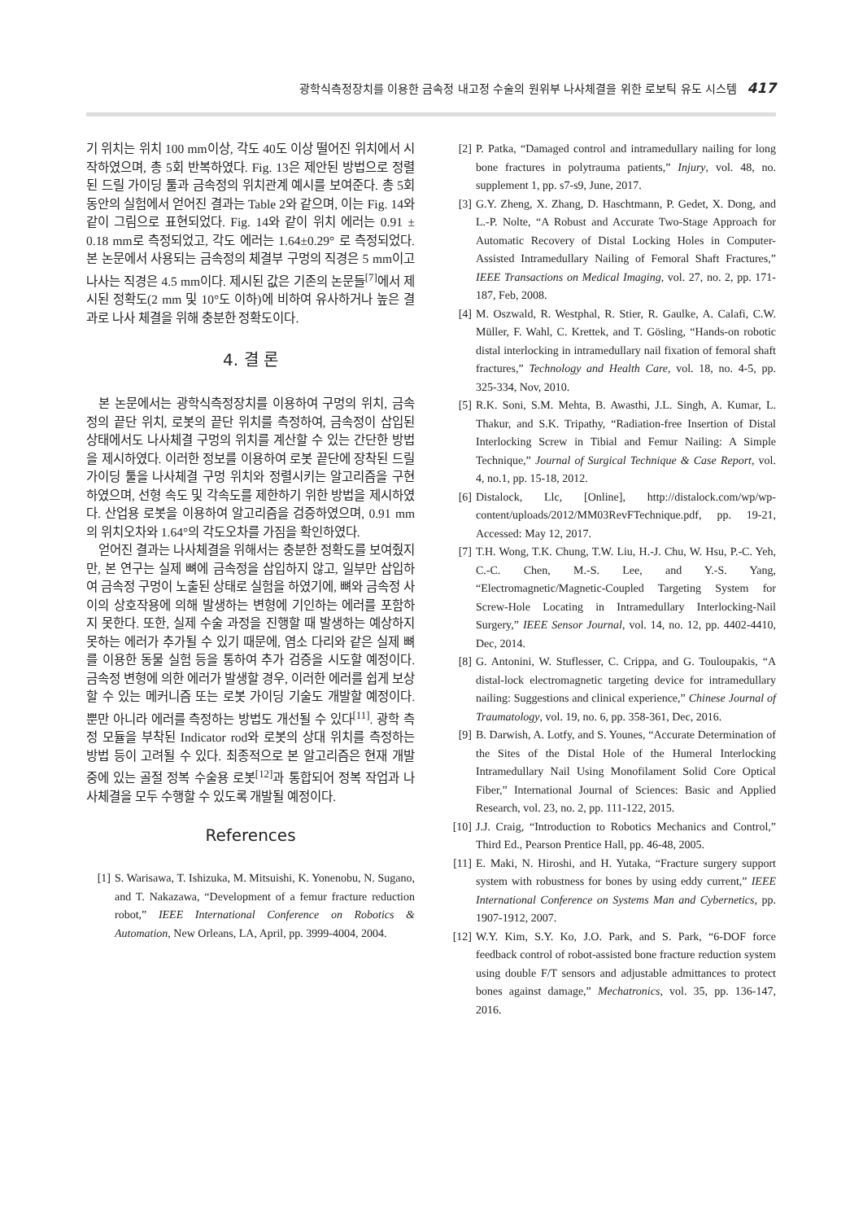광학식측정장치를 이용한 금속정 내고정 수술의 원위부 나사체결을 위한 로보틱 유도 시스템 417
기 위치는 위치 100 mm이상, 각도 40도 이상 떨어진 위치에서 시작하였으며, 총 5회 반복하였다. Fig. 13은 제안된 방법으로 정렬된 드릴 가이딩 툴과 금속정의 위치관계 예시를 보여준다. 총 5회 동안의 실험에서 얻어진 결과는 Table 2와 같으며, 이는 Fig. 14와 같이 그림으로 표현되었다. Fig. 14와 같이 위치 에러는 0.91 ± 0.18 mm로 측정되었고, 각도 에러는 1.64±0.29° 로 측정되었다. 본 논문에서 사용되는 금속정의 체결부 구멍의 직경은 5 mm이고 나사는 직경은 4.5 mm이다. 제시된 값은 기존의 논문들<sup>[7]</sup>에서 제시된 정확도(2 mm 및 10°도 이하)에 비하여 유사하거나 높은 결과로 나사 체결을 위해 충분한 정확도이다.
4. 결 론
본 논문에서는 광학식측정장치를 이용하여 구멍의 위치, 금속정의 끝단 위치, 로봇의 끝단 위치를 측정하여, 금속정이 삽입된 상태에서도 나사체결 구멍의 위치를 계산할 수 있는 간단한 방법을 제시하였다. 이러한 정보를 이용하여 로봇 끝단에 장착된 드릴 가이딩 툴을 나사체결 구멍 위치와 정렬시키는 알고리즘을 구현하였으며, 선형 속도 및 각속도를 제한하기 위한 방법을 제시하였다. 산업용 로봇을 이용하여 알고리즘을 검증하였으며, 0.91 mm의 위치오차와 1.64°의 각도오차를 가짐을 확인하였다.
얻어진 결과는 나사체결을 위해서는 충분한 정확도를 보여줬지만, 본 연구는 실제 뼈에 금속정을 삽입하지 않고, 일부만 삽입하여 금속정 구멍이 노출된 상태로 실험을 하였기에, 뼈와 금속정 사이의 상호작용에 의해 발생하는 변형에 기인하는 에러를 포함하지 못한다. 또한, 실제 수술 과정을 진행할 때 발생하는 예상하지 못하는 에러가 추가될 수 있기 때문에, 염소 다리와 같은 실제 뼈를 이용한 동물 실험 등을 통하여 추가 검증을 시도할 예정이다. 금속정 변형에 의한 에러가 발생할 경우, 이러한 에러를 쉽게 보상할 수 있는 메커니즘 또는 로봇 가이딩 기술도 개발할 예정이다. 뿐만 아니라 에러를 측정하는 방법도 개선될 수 있다<sup>[11]</sup>. 광학 측정 모듈을 부착된 Indicator rod와 로봇의 상대 위치를 측정하는 방법 등이 고려될 수 있다. 최종적으로 본 알고리즘은 현재 개발 중에 있는 골절 정복 수술용 로봇<sup>[12]</sup>과 통합되어 정복 작업과 나사체결을 모두 수행할 수 있도록 개발될 예정이다.
References
[1] S. Warisawa, T. Ishizuka, M. Mitsuishi, K. Yonenobu, N. Sugano, and T. Nakazawa, “Development of a femur fracture reduction robot,” IEEE International Conference on Robotics & Automation, New Orleans, LA, April, pp. 3999-4004, 2004.
[2] P. Patka, “Damaged control and intramedullary nailing for long bone fractures in polytrauma patients,” Injury, vol. 48, no. supplement 1, pp. s7-s9, June, 2017.
[3] G.Y. Zheng, X. Zhang, D. Haschtmann, P. Gedet, X. Dong, and L.-P. Nolte, “A Robust and Accurate Two-Stage Approach for Automatic Recovery of Distal Locking Holes in Computer-Assisted Intramedullary Nailing of Femoral Shaft Fractures,” IEEE Transactions on Medical Imaging, vol. 27, no. 2, pp. 171-187, Feb, 2008.
[4] M. Oszwald, R. Westphal, R. Stier, R. Gaulke, A. Calafi, C.W. Müller, F. Wahl, C. Krettek, and T. Gösling, “Hands-on robotic distal interlocking in intramedullary nail fixation of femoral shaft fractures,” Technology and Health Care, vol. 18, no. 4-5, pp. 325-334, Nov, 2010.
[5] R.K. Soni, S.M. Mehta, B. Awasthi, J.L. Singh, A. Kumar, L. Thakur, and S.K. Tripathy, “Radiation-free Insertion of Distal Interlocking Screw in Tibial and Femur Nailing: A Simple Technique,” Journal of Surgical Technique & Case Report, vol. 4, no.1, pp. 15-18, 2012.
[6] Distalock, Llc, [Online], http://distalock.com/wp/wp-content/uploads/2012/MM03RevFTechnique.pdf, pp. 19-21, Accessed: May 12, 2017.
[7] T.H. Wong, T.K. Chung, T.W. Liu, H.-J. Chu, W. Hsu, P.-C. Yeh, C.-C. Chen, M.-S. Lee, and Y.-S. Yang, “Electromagnetic/Magnetic-Coupled Targeting System for Screw-Hole Locating in Intramedullary Interlocking-Nail Surgery,” IEEE Sensor Journal, vol. 14, no. 12, pp. 4402-4410, Dec, 2014.
[8] G. Antonini, W. Stuflesser, C. Crippa, and G. Touloupakis, “A distal-lock electromagnetic targeting device for intramedullary nailing: Suggestions and clinical experience,” Chinese Journal of Traumatology, vol. 19, no. 6, pp. 358-361, Dec, 2016.
[9] B. Darwish, A. Lotfy, and S. Younes, “Accurate Determination of the Sites of the Distal Hole of the Humeral Interlocking Intramedullary Nail Using Monofilament Solid Core Optical Fiber,” International Journal of Sciences: Basic and Applied Research, vol. 23, no. 2, pp. 111-122, 2015.
[10] J.J. Craig, “Introduction to Robotics Mechanics and Control,” Third Ed., Pearson Prentice Hall, pp. 46-48, 2005.
[11] E. Maki, N. Hiroshi, and H. Yutaka, “Fracture surgery support system with robustness for bones by using eddy current,” IEEE International Conference on Systems Man and Cybernetics, pp. 1907-1912, 2007.
[12] W.Y. Kim, S.Y. Ko, J.O. Park, and S. Park, “6-DOF force feedback control of robot-assisted bone fracture reduction system using double F/T sensors and adjustable admittances to protect bones against damage,” Mechatronics, vol. 35, pp. 136-147, 2016.